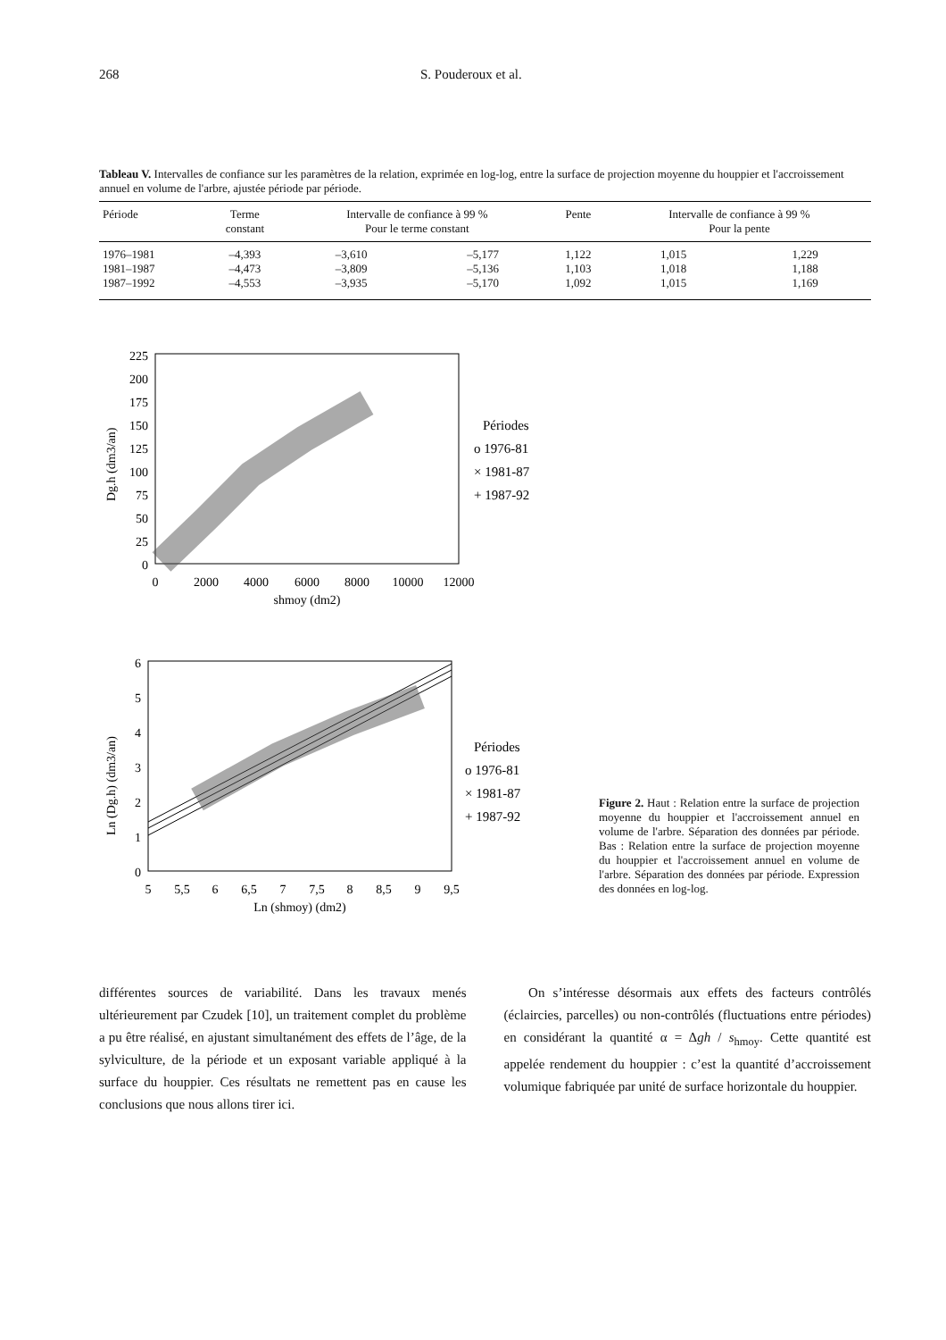268 S. Pouderoux et al.
Tableau V. Intervalles de confiance sur les paramètres de la relation, exprimée en log-log, entre la surface de projection moyenne du houppier et l'accroissement annuel en volume de l'arbre, ajustée période par période.
| Période | Terme constant | Intervalle de confiance à 99 % Pour le terme constant | | Pente | Intervalle de confiance à 99 % Pour la pente | |
| --- | --- | --- | --- | --- | --- | --- |
| 1976–1981 | –4,393 | –3,610 | –5,177 | 1,122 | 1,015 | 1,229 |
| 1981–1987 | –4,473 | –3,809 | –5,136 | 1,103 | 1,018 | 1,188 |
| 1987–1992 | –4,553 | –3,935 | –5,170 | 1,092 | 1,015 | 1,169 |
225
200
175
150
125
100
75
50
25
0
0
2000
4000
6000
8000
10000
12000
shmoy (dm2)
Dg.h (dm3/an)
Périodes
o 1976-81
× 1981-87
+ 1987-92
6
5
4
3
2
1
0
5
5,5
6
6,5
7
7,5
8
8,5
9
9,5
Ln (shmoy) (dm2)
Ln (Dg.h) (dm3/an)
Périodes
o 1976-81
× 1981-87
+ 1987-92
Figure 2. Haut : Relation entre la surface de projection moyenne du houppier et l'accroissement annuel en volume de l'arbre. Séparation des données par période. Bas : Relation entre la surface de projection moyenne du houppier et l'accroissement annuel en volume de l'arbre. Séparation des données par période. Expression des données en log-log.
différentes sources de variabilité. Dans les travaux menés ultérieurement par Czudek [10], un traitement complet du problème a pu être réalisé, en ajustant simultanément des effets de l’âge, de la sylviculture, de la période et un exposant variable appliqué à la surface du houppier. Ces résultats ne remettent pas en cause les conclusions que nous allons tirer ici.
On s’intéresse désormais aux effets des facteurs contrôlés (éclaircies, parcelles) ou non-contrôlés (fluctuations entre périodes) en considérant la quantité α = Δgh / s<sub>hmoy</sub>. Cette quantité est appelée rendement du houppier : c’est la quantité d’accroissement volumique fabriquée par unité de surface horizontale du houppier.